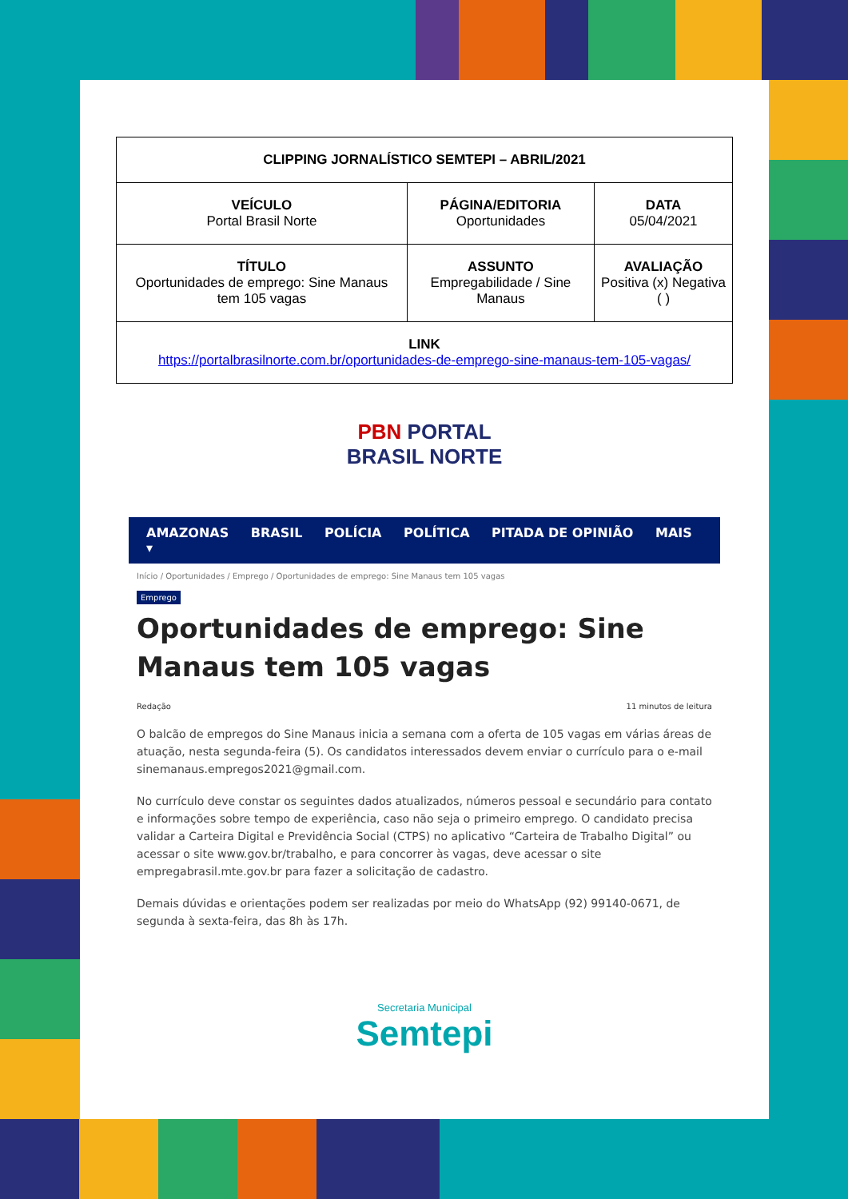| CLIPPING JORNALÍSTICO SEMTEPI – ABRIL/2021 | | |
| --- | --- | --- |
| VEÍCULO Portal Brasil Norte | PÁGINA/EDITORIA Oportunidades | DATA 05/04/2021 |
| TÍTULO Oportunidades de emprego: Sine Manaus tem 105 vagas | ASSUNTO Empregabilidade / Sine Manaus | AVALIAÇÃO Positiva (x) Negativa ( ) |
| LINK https://portalbrasilnorte.com.br/oportunidades-de-emprego-sine-manaus-tem-105-vagas/ | | |
PBN PORTAL
BRASIL NORTE
AMAZONAS BRASIL POLÍCIA POLÍTICA PITADA DE OPINIÃO MAIS ▾
Início / Oportunidades / Emprego / Oportunidades de emprego: Sine Manaus tem 105 vagas
Emprego
Oportunidades de emprego: Sine Manaus tem 105 vagas
Redação 11 minutos de leitura
O balcão de empregos do Sine Manaus inicia a semana com a oferta de 105 vagas em várias áreas de atuação, nesta segunda-feira (5). Os candidatos interessados devem enviar o currículo para o e-mail sinemanaus.empregos2021@gmail.com.
No currículo deve constar os seguintes dados atualizados, números pessoal e secundário para contato e informações sobre tempo de experiência, caso não seja o primeiro emprego. O candidato precisa validar a Carteira Digital e Previdência Social (CTPS) no aplicativo “Carteira de Trabalho Digital” ou acessar o site www.gov.br/trabalho, e para concorrer às vagas, deve acessar o site empregabrasil.mte.gov.br para fazer a solicitação de cadastro.
Demais dúvidas e orientações podem ser realizadas por meio do WhatsApp (92) 99140-0671, de segunda à sexta-feira, das 8h às 17h.
Secretaria Municipal
Semtepi